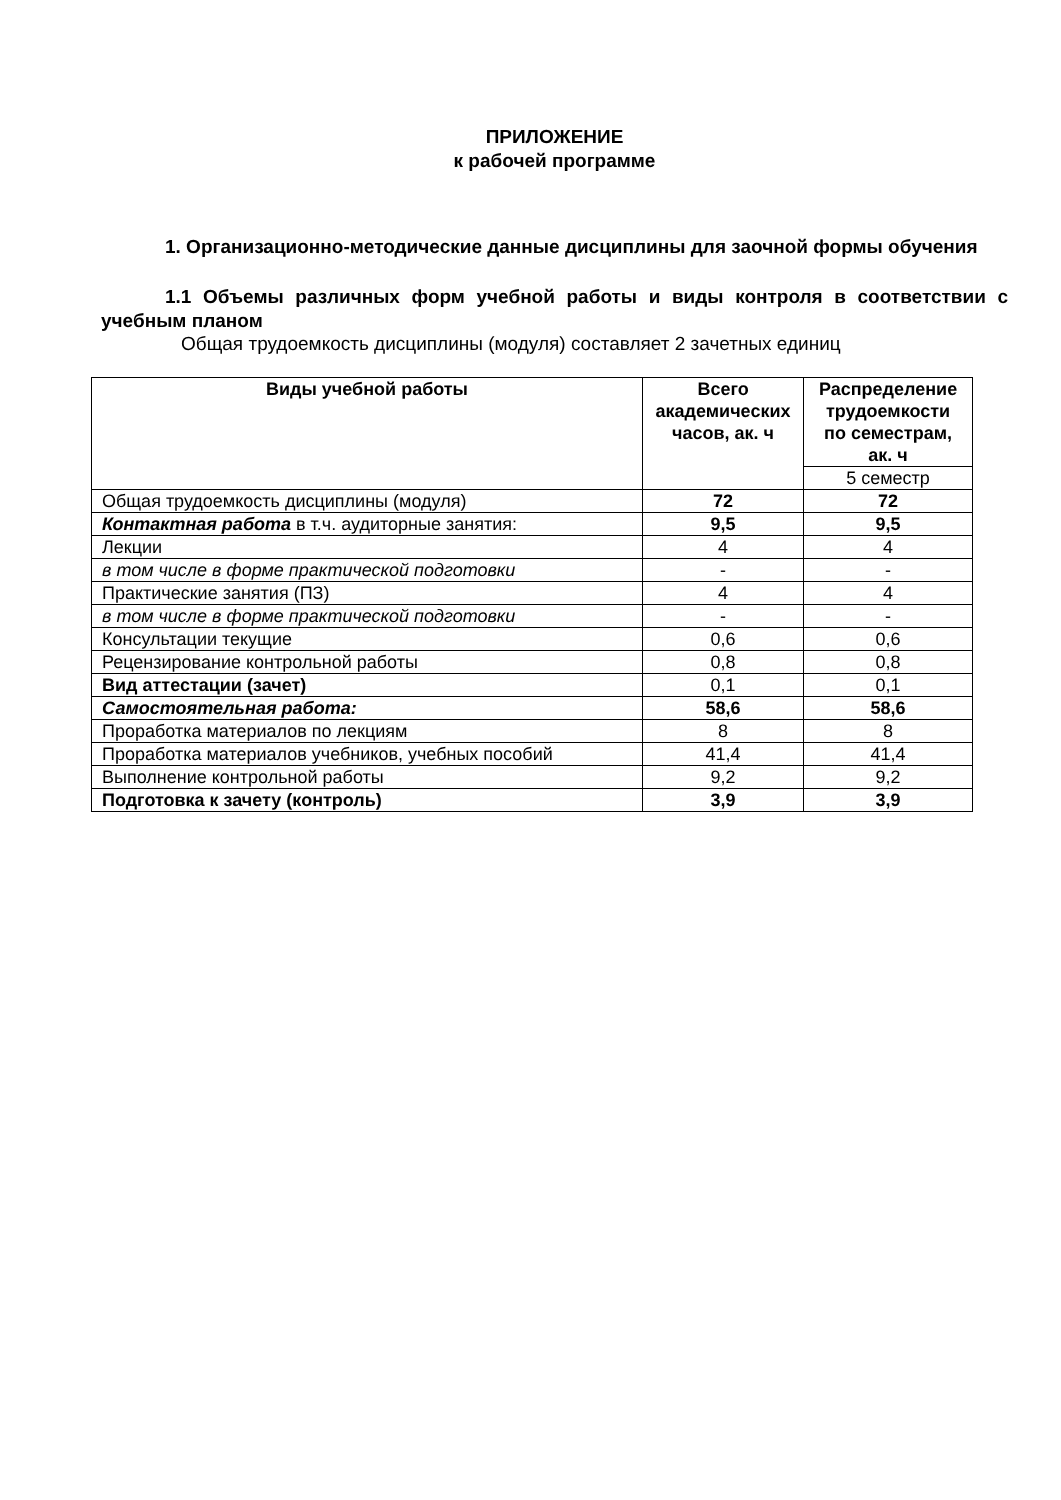ПРИЛОЖЕНИЕ
к рабочей программе
1. Организационно-методические данные дисциплины для заочной формы обучения
1.1 Объемы различных форм учебной работы и виды контроля в соответствии с учебным планом
Общая трудоемкость дисциплины (модуля) составляет 2 зачетных единиц
| Виды учебной работы | Всего академических часов, ак. ч | Распределение трудоемкости по семестрам, ак. ч |
| --- | --- | --- |
| | | 5 семестр |
| Общая трудоемкость дисциплины (модуля) | 72 | 72 |
| Контактная работа в т.ч. аудиторные занятия: | 9,5 | 9,5 |
| Лекции | 4 | 4 |
| в том числе в форме практической подготовки | - | - |
| Практические занятия (ПЗ) | 4 | 4 |
| в том числе в форме практической подготовки | - | - |
| Консультации текущие | 0,6 | 0,6 |
| Рецензирование контрольной работы | 0,8 | 0,8 |
| Вид аттестации (зачет) | 0,1 | 0,1 |
| Самостоятельная работа: | 58,6 | 58,6 |
| Проработка материалов по лекциям | 8 | 8 |
| Проработка материалов учебников, учебных пособий | 41,4 | 41,4 |
| Выполнение контрольной работы | 9,2 | 9,2 |
| Подготовка к зачету (контроль) | 3,9 | 3,9 |